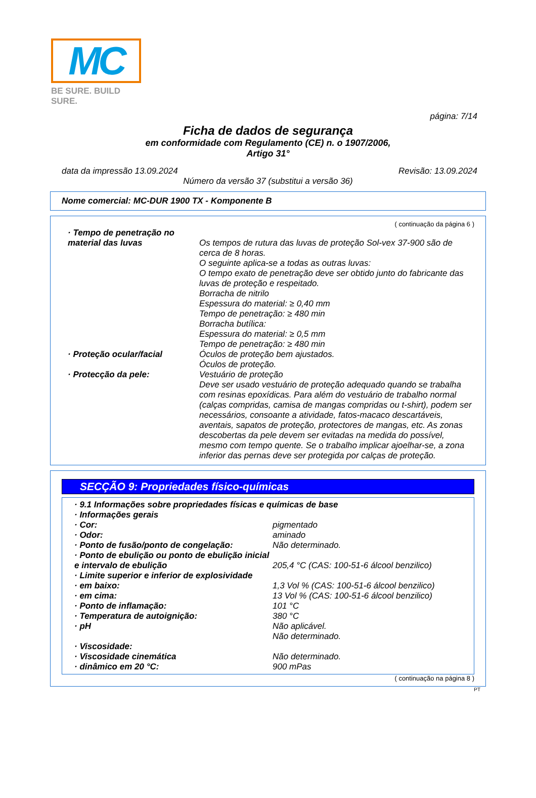MC
BE SURE. BUILD SURE.
página: 7/14
Ficha de dados de segurança
em conformidade com Regulamento (CE) n. o 1907/2006,
Artigo 31°
data da impressão 13.09.2024 Revisão: 13.09.2024
Número da versão 37 (substitui a versão 36)
Nome comercial: MC-DUR 1900 TX - Komponente B
( continuação da página 6 )
· Tempo de penetração no material das luvas
Os tempos de rutura das luvas de proteção Sol-vex 37-900 são de cerca de 8 horas.
O seguinte aplica-se a todas as outras luvas:
O tempo exato de penetração deve ser obtido junto do fabricante das luvas de proteção e respeitado.
Borracha de nitrilo
Espessura do material: ≥ 0,40 mm
Tempo de penetração: ≥ 480 min
Borracha butílica:
Espessura do material: ≥ 0,5 mm
Tempo de penetração: ≥ 480 min
· Proteção ocular/facial
Óculos de proteção bem ajustados.
Óculos de proteção.
· Protecção da pele:
Vestuário de proteção
Deve ser usado vestuário de proteção adequado quando se trabalha com resinas epoxídicas. Para além do vestuário de trabalho normal (calças compridas, camisa de mangas compridas ou t-shirt), podem ser necessários, consoante a atividade, fatos-macaco descartáveis, aventais, sapatos de proteção, protectores de mangas, etc. As zonas descobertas da pele devem ser evitadas na medida do possível, mesmo com tempo quente. Se o trabalho implicar ajoelhar-se, a zona inferior das pernas deve ser protegida por calças de proteção.
SECÇÃO 9: Propriedades físico-químicas
· 9.1 Informações sobre propriedades físicas e químicas de base
· Informações gerais
· Cor:
pigmentado
· Odor:
aminado
· Ponto de fusão/ponto de congelação:
Não determinado.
· Ponto de ebulição ou ponto de ebulição inicial e intervalo de ebulição
205,4 °C (CAS: 100-51-6 álcool benzilico)
· Limite superior e inferior de explosividade
· em baixo:
1,3 Vol % (CAS: 100-51-6 álcool benzilico)
· em cima:
13 Vol % (CAS: 100-51-6 álcool benzilico)
· Ponto de inflamação:
101 °C
· Temperatura de autoignição:
380 °C
· pH
Não aplicável.
Não determinado.
· Viscosidade:
· Viscosidade cinemática
Não determinado.
· dinâmico em 20 °C:
900 mPas
( continuação na página 8 )
PT